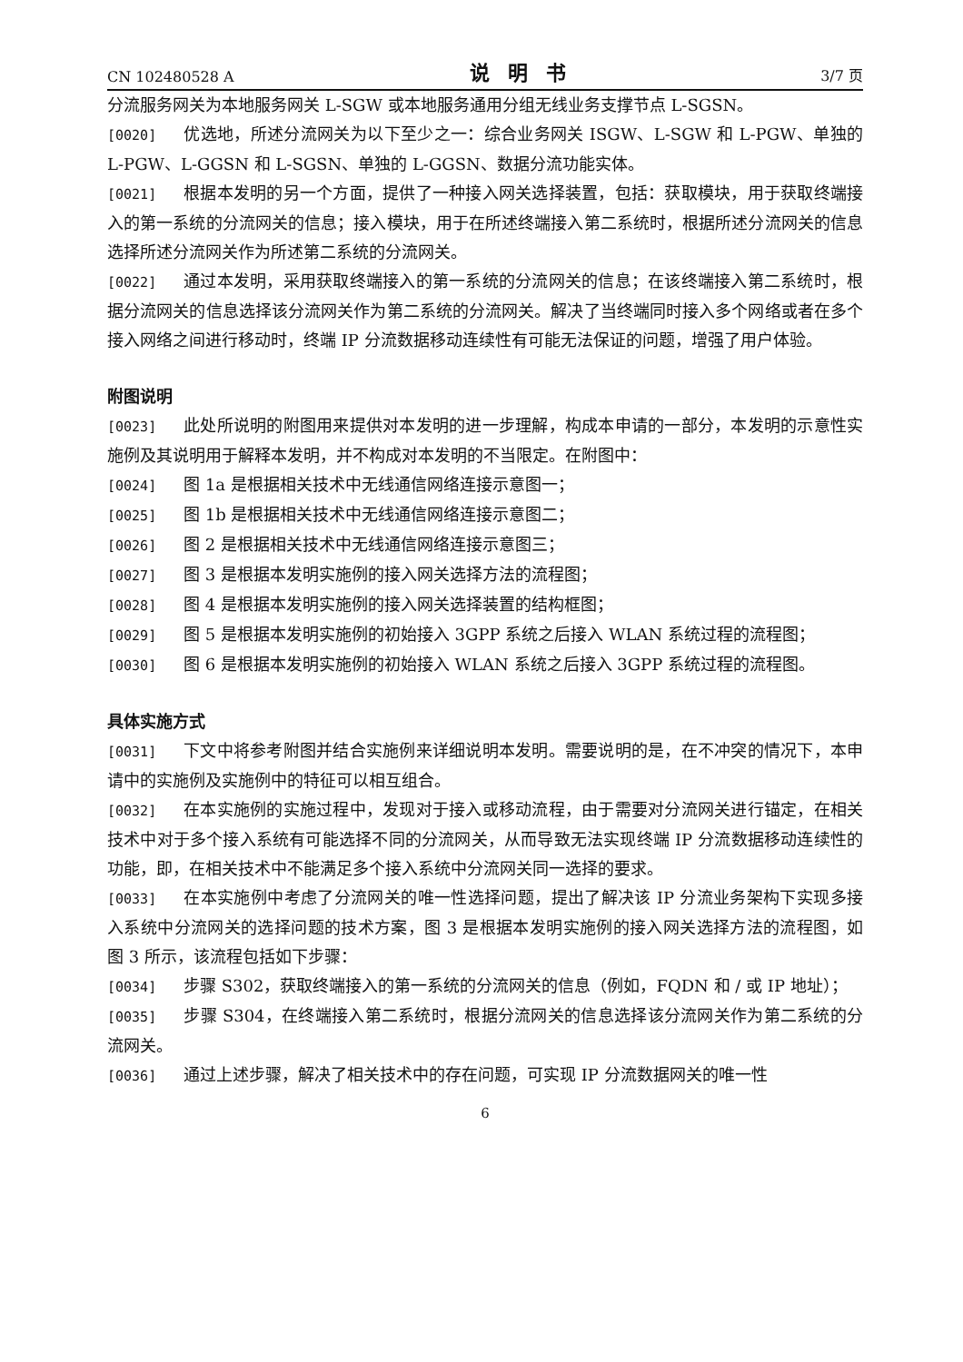CN 102480528 A 说明书 3/7 页
分流服务网关为本地服务网关 L-SGW 或本地服务通用分组无线业务支撑节点 L-SGSN。
[0020] 优选地，所述分流网关为以下至少之一：综合业务网关 ISGW、L-SGW 和 L-PGW、单独的 L-PGW、L-GGSN 和 L-SGSN、单独的 L-GGSN、数据分流功能实体。
[0021] 根据本发明的另一个方面，提供了一种接入网关选择装置，包括：获取模块，用于获取终端接入的第一系统的分流网关的信息；接入模块，用于在所述终端接入第二系统时，根据所述分流网关的信息选择所述分流网关作为所述第二系统的分流网关。
[0022] 通过本发明，采用获取终端接入的第一系统的分流网关的信息；在该终端接入第二系统时，根据分流网关的信息选择该分流网关作为第二系统的分流网关。解决了当终端同时接入多个网络或者在多个接入网络之间进行移动时，终端 IP 分流数据移动连续性有可能无法保证的问题，增强了用户体验。
附图说明
[0023] 此处所说明的附图用来提供对本发明的进一步理解，构成本申请的一部分，本发明的示意性实施例及其说明用于解释本发明，并不构成对本发明的不当限定。在附图中：
[0024] 图 1a 是根据相关技术中无线通信网络连接示意图一；
[0025] 图 1b 是根据相关技术中无线通信网络连接示意图二；
[0026] 图 2 是根据相关技术中无线通信网络连接示意图三；
[0027] 图 3 是根据本发明实施例的接入网关选择方法的流程图；
[0028] 图 4 是根据本发明实施例的接入网关选择装置的结构框图；
[0029] 图 5 是根据本发明实施例的初始接入 3GPP 系统之后接入 WLAN 系统过程的流程图；
[0030] 图 6 是根据本发明实施例的初始接入 WLAN 系统之后接入 3GPP 系统过程的流程图。
具体实施方式
[0031] 下文中将参考附图并结合实施例来详细说明本发明。需要说明的是，在不冲突的情况下，本申请中的实施例及实施例中的特征可以相互组合。
[0032] 在本实施例的实施过程中，发现对于接入或移动流程，由于需要对分流网关进行锚定，在相关技术中对于多个接入系统有可能选择不同的分流网关，从而导致无法实现终端 IP 分流数据移动连续性的功能，即，在相关技术中不能满足多个接入系统中分流网关同一选择的要求。
[0033] 在本实施例中考虑了分流网关的唯一性选择问题，提出了解决该 IP 分流业务架构下实现多接入系统中分流网关的选择问题的技术方案，图 3 是根据本发明实施例的接入网关选择方法的流程图，如图 3 所示，该流程包括如下步骤：
[0034] 步骤 S302，获取终端接入的第一系统的分流网关的信息（例如，FQDN 和 / 或 IP 地址）；
[0035] 步骤 S304，在终端接入第二系统时，根据分流网关的信息选择该分流网关作为第二系统的分流网关。
[0036] 通过上述步骤，解决了相关技术中的存在问题，可实现 IP 分流数据网关的唯一性
6